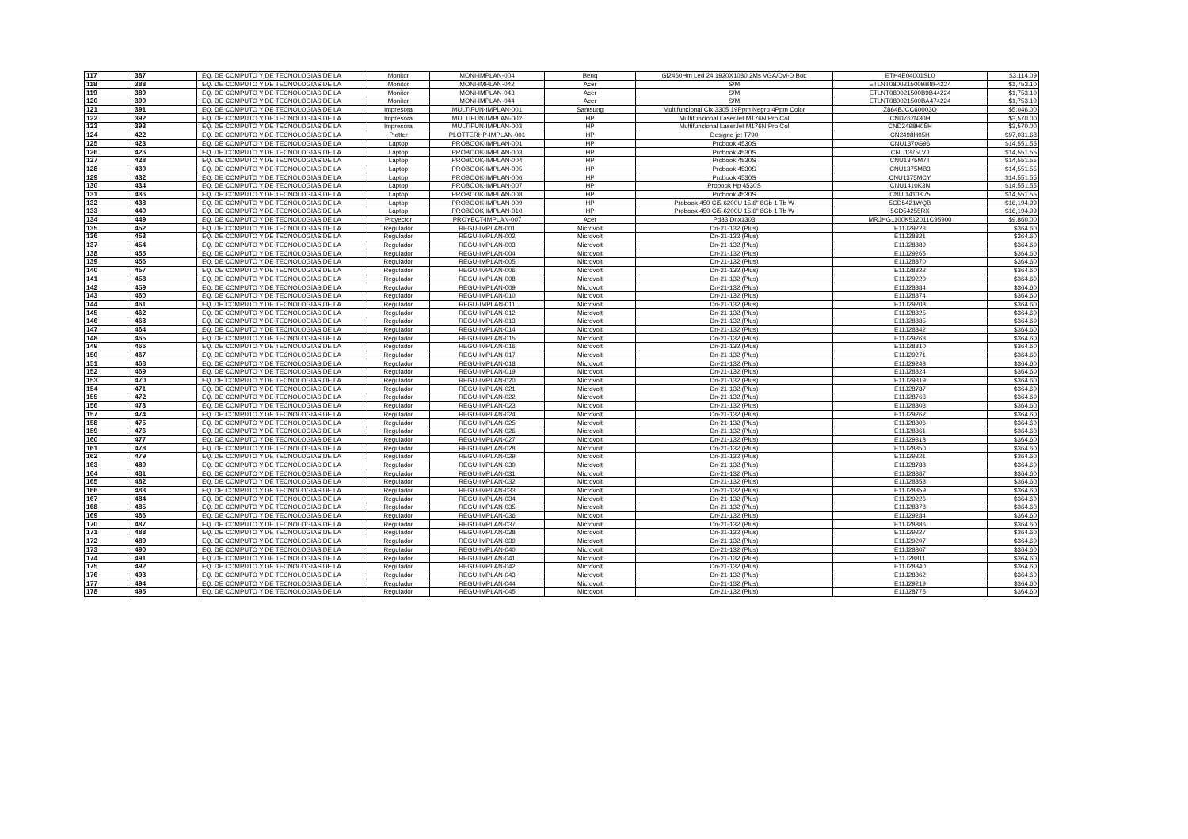| 117 | 387 | EQ. DE COMPUTO Y DE TECNOLOGIAS DE LA | Monitor | MONI-IMPLAN-004 | Benq | Gl2460Hm Led 24 1920X1080 2Ms VGA/Dvi-D Boc | ETH4E04001SL0 | $3,114.09 |
| 118 | 388 | EQ. DE COMPUTO Y DE TECNOLOGIAS DE LA | Monitor | MONI-IMPLAN-042 | Acer | S/M | ETLNT080021500BB8F4224 | $1,753.10 |
| 119 | 389 | EQ. DE COMPUTO Y DE TECNOLOGIAS DE LA | Monitor | MONI-IMPLAN-043 | Acer | S/M | ETLNT080021500B9B44224 | $1,753.10 |
| 120 | 390 | EQ. DE COMPUTO Y DE TECNOLOGIAS DE LA | Monitor | MONI-IMPLAN-044 | Acer | S/M | ETLNT080021500BA474224 | $1,753.10 |
| 121 | 391 | EQ. DE COMPUTO Y DE TECNOLOGIAS DE LA | Impresora | MULTIFUN-IMPLAN-001 | Samsung | Multifuncional Clx 3305 19Ppm Negro 4Ppm Color | Z864BJCC60003Q | $5,046.00 |
| 122 | 392 | EQ. DE COMPUTO Y DE TECNOLOGIAS DE LA | Impresora | MULTIFUN-IMPLAN-002 | HP | Multifuncional LaserJet M176N Pro Col | CND767N30H | $3,570.00 |
| 123 | 393 | EQ. DE COMPUTO Y DE TECNOLOGIAS DE LA | Impresora | MULTIFUN-IMPLAN-003 | HP | Multifuncional LaserJet M176N Pro Col | CND2498H05H | $3,570.00 |
| 124 | 422 | EQ. DE COMPUTO Y DE TECNOLOGIAS DE LA | Plotter | PLOTTERHP-IMPLAN-001 | HP | Designe jet T790 | CN2498H05H | $97,031.68 |
| 125 | 423 | EQ. DE COMPUTO Y DE TECNOLOGIAS DE LA | Laptop | PROBOOK-IMPLAN-001 | HP | Probook 4530S | CNU1370G96 | $14,551.55 |
| 126 | 426 | EQ. DE COMPUTO Y DE TECNOLOGIAS DE LA | Laptop | PROBOOK-IMPLAN-003 | HP | Probook 4530S | CNU1375LVJ | $14,551.55 |
| 127 | 428 | EQ. DE COMPUTO Y DE TECNOLOGIAS DE LA | Laptop | PROBOOK-IMPLAN-004 | HP | Probook 4530S | CNU1375M7T | $14,551.55 |
| 128 | 430 | EQ. DE COMPUTO Y DE TECNOLOGIAS DE LA | Laptop | PROBOOK-IMPLAN-005 | HP | Probook 4530S | CNU1375MB3 | $14,551.55 |
| 129 | 432 | EQ. DE COMPUTO Y DE TECNOLOGIAS DE LA | Laptop | PROBOOK-IMPLAN-006 | HP | Probook 4530S | CNU1375MCY | $14,551.55 |
| 130 | 434 | EQ. DE COMPUTO Y DE TECNOLOGIAS DE LA | Laptop | PROBOOK-IMPLAN-007 | HP | Probook Hp 4530S | CNU1410K3N | $14,551.55 |
| 131 | 436 | EQ. DE COMPUTO Y DE TECNOLOGIAS DE LA | Laptop | PROBOOK-IMPLAN-008 | HP | Probook 4530S | CNU 1410K75 | $14,551.55 |
| 132 | 438 | EQ. DE COMPUTO Y DE TECNOLOGIAS DE LA | Laptop | PROBOOK-IMPLAN-009 | HP | Probook 450 Ci5-6200U 15.6" 8Gb 1 Tb W | 5CD5421WQB | $16,194.99 |
| 133 | 440 | EQ. DE COMPUTO Y DE TECNOLOGIAS DE LA | Laptop | PROBOOK-IMPLAN-010 | HP | Probook 450 Ci5-6200U 15.6" 8Gb 1 Tb W | 5CD54255RX | $16,194.99 |
| 134 | 449 | EQ. DE COMPUTO Y DE TECNOLOGIAS DE LA | Proyector | PROYECT-IMPLAN-007 | Acer | Pd83 Dnx1303 | MRJHG1100K512011C95900 | $9,860.00 |
| 135 | 452 | EQ. DE COMPUTO Y DE TECNOLOGIAS DE LA | Regulador | REGU-IMPLAN-001 | Microvolt | Dn-21-132 (Plus) | E11J29223 | $364.60 |
| 136 | 453 | EQ. DE COMPUTO Y DE TECNOLOGIAS DE LA | Regulador | REGU-IMPLAN-002 | Microvolt | Dn-21-132 (Plus) | E11J28821 | $364.60 |
| 137 | 454 | EQ. DE COMPUTO Y DE TECNOLOGIAS DE LA | Regulador | REGU-IMPLAN-003 | Microvolt | Dn-21-132 (Plus) | E11J28889 | $364.60 |
| 138 | 455 | EQ. DE COMPUTO Y DE TECNOLOGIAS DE LA | Regulador | REGU-IMPLAN-004 | Microvolt | Dn-21-132 (Plus) | E11J29265 | $364.60 |
| 139 | 456 | EQ. DE COMPUTO Y DE TECNOLOGIAS DE LA | Regulador | REGU-IMPLAN-005 | Microvolt | Dn-21-132 (Plus) | E11J28870 | $364.60 |
| 140 | 457 | EQ. DE COMPUTO Y DE TECNOLOGIAS DE LA | Regulador | REGU-IMPLAN-006 | Microvolt | Dn-21-132 (Plus) | E11J28822 | $364.60 |
| 141 | 458 | EQ. DE COMPUTO Y DE TECNOLOGIAS DE LA | Regulador | REGU-IMPLAN-008 | Microvolt | Dn-21-132 (Plus) | E11J29220 | $364.60 |
| 142 | 459 | EQ. DE COMPUTO Y DE TECNOLOGIAS DE LA | Regulador | REGU-IMPLAN-009 | Microvolt | Dn-21-132 (Plus) | E11J28884 | $364.60 |
| 143 | 460 | EQ. DE COMPUTO Y DE TECNOLOGIAS DE LA | Regulador | REGU-IMPLAN-010 | Microvolt | Dn-21-132 (Plus) | E11J28874 | $364.60 |
| 144 | 461 | EQ. DE COMPUTO Y DE TECNOLOGIAS DE LA | Regulador | REGU-IMPLAN-011 | Microvolt | Dn-21-132 (Plus) | E11J29208 | $364.60 |
| 145 | 462 | EQ. DE COMPUTO Y DE TECNOLOGIAS DE LA | Regulador | REGU-IMPLAN-012 | Microvolt | Dn-21-132 (Plus) | E11J28825 | $364.60 |
| 146 | 463 | EQ. DE COMPUTO Y DE TECNOLOGIAS DE LA | Regulador | REGU-IMPLAN-013 | Microvolt | Dn-21-132 (Plus) | E11J28885 | $364.60 |
| 147 | 464 | EQ. DE COMPUTO Y DE TECNOLOGIAS DE LA | Regulador | REGU-IMPLAN-014 | Microvolt | Dn-21-132 (Plus) | E11J28842 | $364.60 |
| 148 | 465 | EQ. DE COMPUTO Y DE TECNOLOGIAS DE LA | Regulador | REGU-IMPLAN-015 | Microvolt | Dn-21-132 (Plus) | E11J29263 | $364.60 |
| 149 | 466 | EQ. DE COMPUTO Y DE TECNOLOGIAS DE LA | Regulador | REGU-IMPLAN-016 | Microvolt | Dn-21-132 (Plus) | E11J28810 | $364.60 |
| 150 | 467 | EQ. DE COMPUTO Y DE TECNOLOGIAS DE LA | Regulador | REGU-IMPLAN-017 | Microvolt | Dn-21-132 (Plus) | E11J29271 | $364.60 |
| 151 | 468 | EQ. DE COMPUTO Y DE TECNOLOGIAS DE LA | Regulador | REGU-IMPLAN-018 | Microvolt | Dn-21-132 (Plus) | E11J29243 | $364.60 |
| 152 | 469 | EQ. DE COMPUTO Y DE TECNOLOGIAS DE LA | Regulador | REGU-IMPLAN-019 | Microvolt | Dn-21-132 (Plus) | E11J28824 | $364.60 |
| 153 | 470 | EQ. DE COMPUTO Y DE TECNOLOGIAS DE LA | Regulador | REGU-IMPLAN-020 | Microvolt | Dn-21-132 (Plus) | E11J29319 | $364.60 |
| 154 | 471 | EQ. DE COMPUTO Y DE TECNOLOGIAS DE LA | Regulador | REGU-IMPLAN-021 | Microvolt | Dn-21-132 (Plus) | E11J28787 | $364.60 |
| 155 | 472 | EQ. DE COMPUTO Y DE TECNOLOGIAS DE LA | Regulador | REGU-IMPLAN-022 | Microvolt | Dn-21-132 (Plus) | E11J28763 | $364.60 |
| 156 | 473 | EQ. DE COMPUTO Y DE TECNOLOGIAS DE LA | Regulador | REGU-IMPLAN-023 | Microvolt | Dn-21-132 (Plus) | E11J28803 | $364.60 |
| 157 | 474 | EQ. DE COMPUTO Y DE TECNOLOGIAS DE LA | Regulador | REGU-IMPLAN-024 | Microvolt | Dn-21-132 (Plus) | E11J29262 | $364.60 |
| 158 | 475 | EQ. DE COMPUTO Y DE TECNOLOGIAS DE LA | Regulador | REGU-IMPLAN-025 | Microvolt | Dn-21-132 (Plus) | E11J28806 | $364.60 |
| 159 | 476 | EQ. DE COMPUTO Y DE TECNOLOGIAS DE LA | Regulador | REGU-IMPLAN-026 | Microvolt | Dn-21-132 (Plus) | E11J28861 | $364.60 |
| 160 | 477 | EQ. DE COMPUTO Y DE TECNOLOGIAS DE LA | Regulador | REGU-IMPLAN-027 | Microvolt | Dn-21-132 (Plus) | E11J29318 | $364.60 |
| 161 | 478 | EQ. DE COMPUTO Y DE TECNOLOGIAS DE LA | Regulador | REGU-IMPLAN-028 | Microvolt | Dn-21-132 (Plus) | E11J28850 | $364.60 |
| 162 | 479 | EQ. DE COMPUTO Y DE TECNOLOGIAS DE LA | Regulador | REGU-IMPLAN-029 | Microvolt | Dn-21-132 (Plus) | E11J29321 | $364.60 |
| 163 | 480 | EQ. DE COMPUTO Y DE TECNOLOGIAS DE LA | Regulador | REGU-IMPLAN-030 | Microvolt | Dn-21-132 (Plus) | E11J28788 | $364.60 |
| 164 | 481 | EQ. DE COMPUTO Y DE TECNOLOGIAS DE LA | Regulador | REGU-IMPLAN-031 | Microvolt | Dn-21-132 (Plus) | E11J28887 | $364.60 |
| 165 | 482 | EQ. DE COMPUTO Y DE TECNOLOGIAS DE LA | Regulador | REGU-IMPLAN-032 | Microvolt | Dn-21-132 (Plus) | E11J28858 | $364.60 |
| 166 | 483 | EQ. DE COMPUTO Y DE TECNOLOGIAS DE LA | Regulador | REGU-IMPLAN-033 | Microvolt | Dn-21-132 (Plus) | E11J28859 | $364.60 |
| 167 | 484 | EQ. DE COMPUTO Y DE TECNOLOGIAS DE LA | Regulador | REGU-IMPLAN-034 | Microvolt | Dn-21-132 (Plus) | E11J29226 | $364.60 |
| 168 | 485 | EQ. DE COMPUTO Y DE TECNOLOGIAS DE LA | Regulador | REGU-IMPLAN-035 | Microvolt | Dn-21-132 (Plus) | E11J28878 | $364.60 |
| 169 | 486 | EQ. DE COMPUTO Y DE TECNOLOGIAS DE LA | Regulador | REGU-IMPLAN-036 | Microvolt | Dn-21-132 (Plus) | E11J29284 | $364.60 |
| 170 | 487 | EQ. DE COMPUTO Y DE TECNOLOGIAS DE LA | Regulador | REGU-IMPLAN-037 | Microvolt | Dn-21-132 (Plus) | E11J28886 | $364.60 |
| 171 | 488 | EQ. DE COMPUTO Y DE TECNOLOGIAS DE LA | Regulador | REGU-IMPLAN-038 | Microvolt | Dn-21-132 (Plus) | E11J29227 | $364.60 |
| 172 | 489 | EQ. DE COMPUTO Y DE TECNOLOGIAS DE LA | Regulador | REGU-IMPLAN-039 | Microvolt | Dn-21-132 (Plus) | E11J29207 | $364.60 |
| 173 | 490 | EQ. DE COMPUTO Y DE TECNOLOGIAS DE LA | Regulador | REGU-IMPLAN-040 | Microvolt | Dn-21-132 (Plus) | E11J28807 | $364.60 |
| 174 | 491 | EQ. DE COMPUTO Y DE TECNOLOGIAS DE LA | Regulador | REGU-IMPLAN-041 | Microvolt | Dn-21-132 (Plus) | E11J28811 | $364.60 |
| 175 | 492 | EQ. DE COMPUTO Y DE TECNOLOGIAS DE LA | Regulador | REGU-IMPLAN-042 | Microvolt | Dn-21-132 (Plus) | E11J28840 | $364.60 |
| 176 | 493 | EQ. DE COMPUTO Y DE TECNOLOGIAS DE LA | Regulador | REGU-IMPLAN-043 | Microvolt | Dn-21-132 (Plus) | E11J28862 | $364.60 |
| 177 | 494 | EQ. DE COMPUTO Y DE TECNOLOGIAS DE LA | Regulador | REGU-IMPLAN-044 | Microvolt | Dn-21-132 (Plus) | E11J29219 | $364.60 |
| 178 | 495 | EQ. DE COMPUTO Y DE TECNOLOGIAS DE LA | Regulador | REGU-IMPLAN-045 | Microvolt | Dn-21-132 (Plus) | E11J28775 | $364.60 |